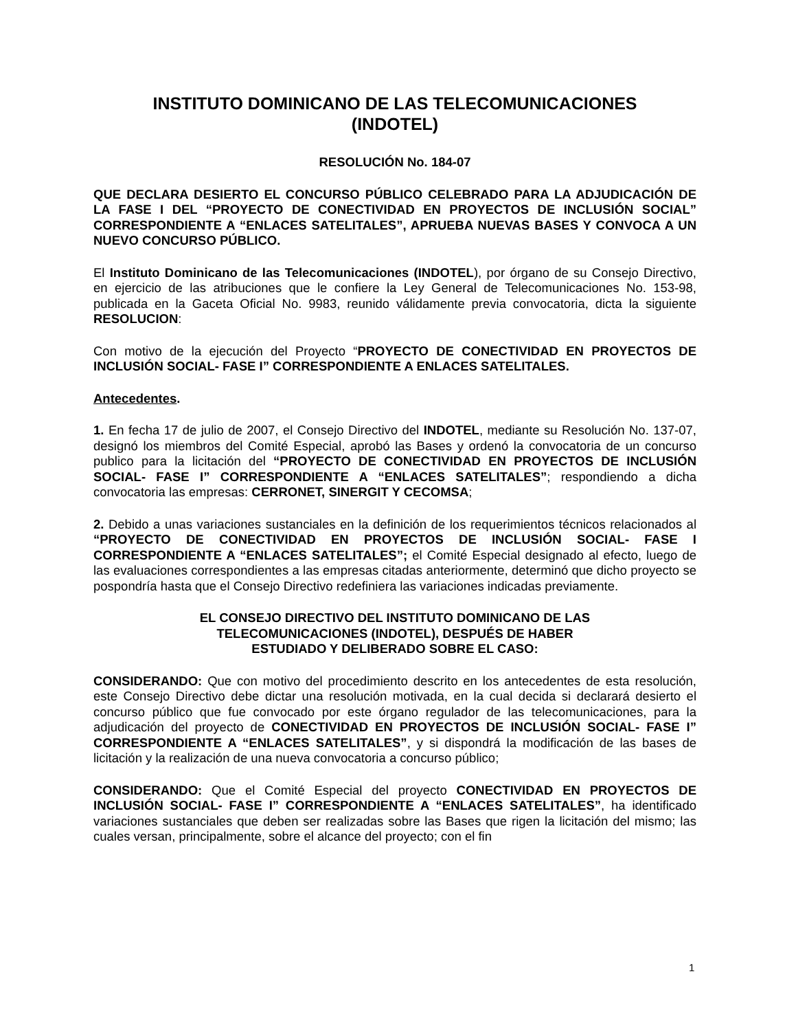INSTITUTO DOMINICANO DE LAS TELECOMUNICACIONES
(INDOTEL)
RESOLUCIÓN No. 184-07
QUE DECLARA DESIERTO EL CONCURSO PÚBLICO CELEBRADO PARA LA ADJUDICACIÓN DE LA FASE I DEL “PROYECTO DE CONECTIVIDAD EN PROYECTOS DE INCLUSIÓN SOCIAL” CORRESPONDIENTE A “ENLACES SATELITALES”, APRUEBA NUEVAS BASES Y CONVOCA A UN NUEVO CONCURSO PÚBLICO.
El Instituto Dominicano de las Telecomunicaciones (INDOTEL), por órgano de su Consejo Directivo, en ejercicio de las atribuciones que le confiere la Ley General de Telecomunicaciones No. 153-98, publicada en la Gaceta Oficial No. 9983, reunido válidamente previa convocatoria, dicta la siguiente RESOLUCION:
Con motivo de la ejecución del Proyecto “PROYECTO DE CONECTIVIDAD EN PROYECTOS DE INCLUSIÓN SOCIAL- FASE I” CORRESPONDIENTE A ENLACES SATELITALES.
Antecedentes.
1. En fecha 17 de julio de 2007, el Consejo Directivo del INDOTEL, mediante su Resolución No. 137-07, designó los miembros del Comité Especial, aprobó las Bases y ordenó la convocatoria de un concurso publico para la licitación del “PROYECTO DE CONECTIVIDAD EN PROYECTOS DE INCLUSIÓN SOCIAL- FASE I” CORRESPONDIENTE A “ENLACES SATELITALES”; respondiendo a dicha convocatoria las empresas: CERRONET, SINERGIT Y CECOMSA;
2. Debido a unas variaciones sustanciales en la definición de los requerimientos técnicos relacionados al “PROYECTO DE CONECTIVIDAD EN PROYECTOS DE INCLUSIÓN SOCIAL- FASE I CORRESPONDIENTE A “ENLACES SATELITALES”; el Comité Especial designado al efecto, luego de las evaluaciones correspondientes a las empresas citadas anteriormente, determinó que dicho proyecto se pospondría hasta que el Consejo Directivo redefiniera las variaciones indicadas previamente.
EL CONSEJO DIRECTIVO DEL INSTITUTO DOMINICANO DE LAS
TELECOMUNICACIONES (INDOTEL), DESPUÉS DE HABER
ESTUDIADO Y DELIBERADO SOBRE EL CASO:
CONSIDERANDO: Que con motivo del procedimiento descrito en los antecedentes de esta resolución, este Consejo Directivo debe dictar una resolución motivada, en la cual decida si declarará desierto el concurso público que fue convocado por este órgano regulador de las telecomunicaciones, para la adjudicación del proyecto de CONECTIVIDAD EN PROYECTOS DE INCLUSIÓN SOCIAL- FASE I” CORRESPONDIENTE A “ENLACES SATELITALES”, y si dispondrá la modificación de las bases de licitación y la realización de una nueva convocatoria a concurso público;
CONSIDERANDO: Que el Comité Especial del proyecto CONECTIVIDAD EN PROYECTOS DE INCLUSIÓN SOCIAL- FASE I” CORRESPONDIENTE A “ENLACES SATELITALES”, ha identificado variaciones sustanciales que deben ser realizadas sobre las Bases que rigen la licitación del mismo; las cuales versan, principalmente, sobre el alcance del proyecto; con el fin
1